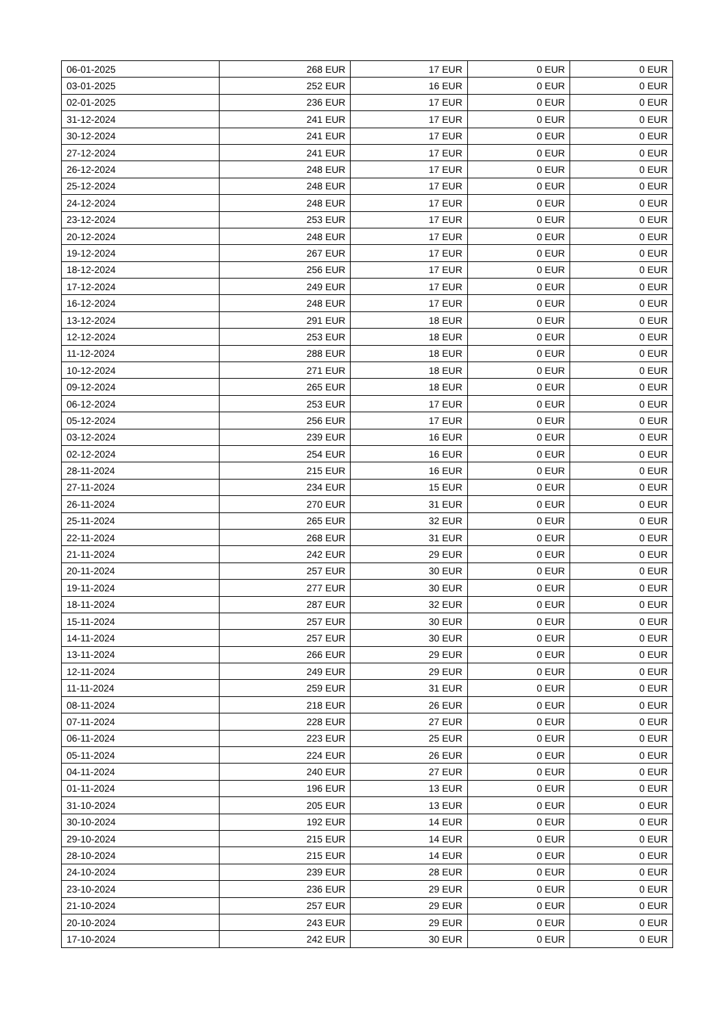| 06-01-2025 | 268 EUR | 17 EUR | 0 EUR | 0 EUR |
| 03-01-2025 | 252 EUR | 16 EUR | 0 EUR | 0 EUR |
| 02-01-2025 | 236 EUR | 17 EUR | 0 EUR | 0 EUR |
| 31-12-2024 | 241 EUR | 17 EUR | 0 EUR | 0 EUR |
| 30-12-2024 | 241 EUR | 17 EUR | 0 EUR | 0 EUR |
| 27-12-2024 | 241 EUR | 17 EUR | 0 EUR | 0 EUR |
| 26-12-2024 | 248 EUR | 17 EUR | 0 EUR | 0 EUR |
| 25-12-2024 | 248 EUR | 17 EUR | 0 EUR | 0 EUR |
| 24-12-2024 | 248 EUR | 17 EUR | 0 EUR | 0 EUR |
| 23-12-2024 | 253 EUR | 17 EUR | 0 EUR | 0 EUR |
| 20-12-2024 | 248 EUR | 17 EUR | 0 EUR | 0 EUR |
| 19-12-2024 | 267 EUR | 17 EUR | 0 EUR | 0 EUR |
| 18-12-2024 | 256 EUR | 17 EUR | 0 EUR | 0 EUR |
| 17-12-2024 | 249 EUR | 17 EUR | 0 EUR | 0 EUR |
| 16-12-2024 | 248 EUR | 17 EUR | 0 EUR | 0 EUR |
| 13-12-2024 | 291 EUR | 18 EUR | 0 EUR | 0 EUR |
| 12-12-2024 | 253 EUR | 18 EUR | 0 EUR | 0 EUR |
| 11-12-2024 | 288 EUR | 18 EUR | 0 EUR | 0 EUR |
| 10-12-2024 | 271 EUR | 18 EUR | 0 EUR | 0 EUR |
| 09-12-2024 | 265 EUR | 18 EUR | 0 EUR | 0 EUR |
| 06-12-2024 | 253 EUR | 17 EUR | 0 EUR | 0 EUR |
| 05-12-2024 | 256 EUR | 17 EUR | 0 EUR | 0 EUR |
| 03-12-2024 | 239 EUR | 16 EUR | 0 EUR | 0 EUR |
| 02-12-2024 | 254 EUR | 16 EUR | 0 EUR | 0 EUR |
| 28-11-2024 | 215 EUR | 16 EUR | 0 EUR | 0 EUR |
| 27-11-2024 | 234 EUR | 15 EUR | 0 EUR | 0 EUR |
| 26-11-2024 | 270 EUR | 31 EUR | 0 EUR | 0 EUR |
| 25-11-2024 | 265 EUR | 32 EUR | 0 EUR | 0 EUR |
| 22-11-2024 | 268 EUR | 31 EUR | 0 EUR | 0 EUR |
| 21-11-2024 | 242 EUR | 29 EUR | 0 EUR | 0 EUR |
| 20-11-2024 | 257 EUR | 30 EUR | 0 EUR | 0 EUR |
| 19-11-2024 | 277 EUR | 30 EUR | 0 EUR | 0 EUR |
| 18-11-2024 | 287 EUR | 32 EUR | 0 EUR | 0 EUR |
| 15-11-2024 | 257 EUR | 30 EUR | 0 EUR | 0 EUR |
| 14-11-2024 | 257 EUR | 30 EUR | 0 EUR | 0 EUR |
| 13-11-2024 | 266 EUR | 29 EUR | 0 EUR | 0 EUR |
| 12-11-2024 | 249 EUR | 29 EUR | 0 EUR | 0 EUR |
| 11-11-2024 | 259 EUR | 31 EUR | 0 EUR | 0 EUR |
| 08-11-2024 | 218 EUR | 26 EUR | 0 EUR | 0 EUR |
| 07-11-2024 | 228 EUR | 27 EUR | 0 EUR | 0 EUR |
| 06-11-2024 | 223 EUR | 25 EUR | 0 EUR | 0 EUR |
| 05-11-2024 | 224 EUR | 26 EUR | 0 EUR | 0 EUR |
| 04-11-2024 | 240 EUR | 27 EUR | 0 EUR | 0 EUR |
| 01-11-2024 | 196 EUR | 13 EUR | 0 EUR | 0 EUR |
| 31-10-2024 | 205 EUR | 13 EUR | 0 EUR | 0 EUR |
| 30-10-2024 | 192 EUR | 14 EUR | 0 EUR | 0 EUR |
| 29-10-2024 | 215 EUR | 14 EUR | 0 EUR | 0 EUR |
| 28-10-2024 | 215 EUR | 14 EUR | 0 EUR | 0 EUR |
| 24-10-2024 | 239 EUR | 28 EUR | 0 EUR | 0 EUR |
| 23-10-2024 | 236 EUR | 29 EUR | 0 EUR | 0 EUR |
| 21-10-2024 | 257 EUR | 29 EUR | 0 EUR | 0 EUR |
| 20-10-2024 | 243 EUR | 29 EUR | 0 EUR | 0 EUR |
| 17-10-2024 | 242 EUR | 30 EUR | 0 EUR | 0 EUR |